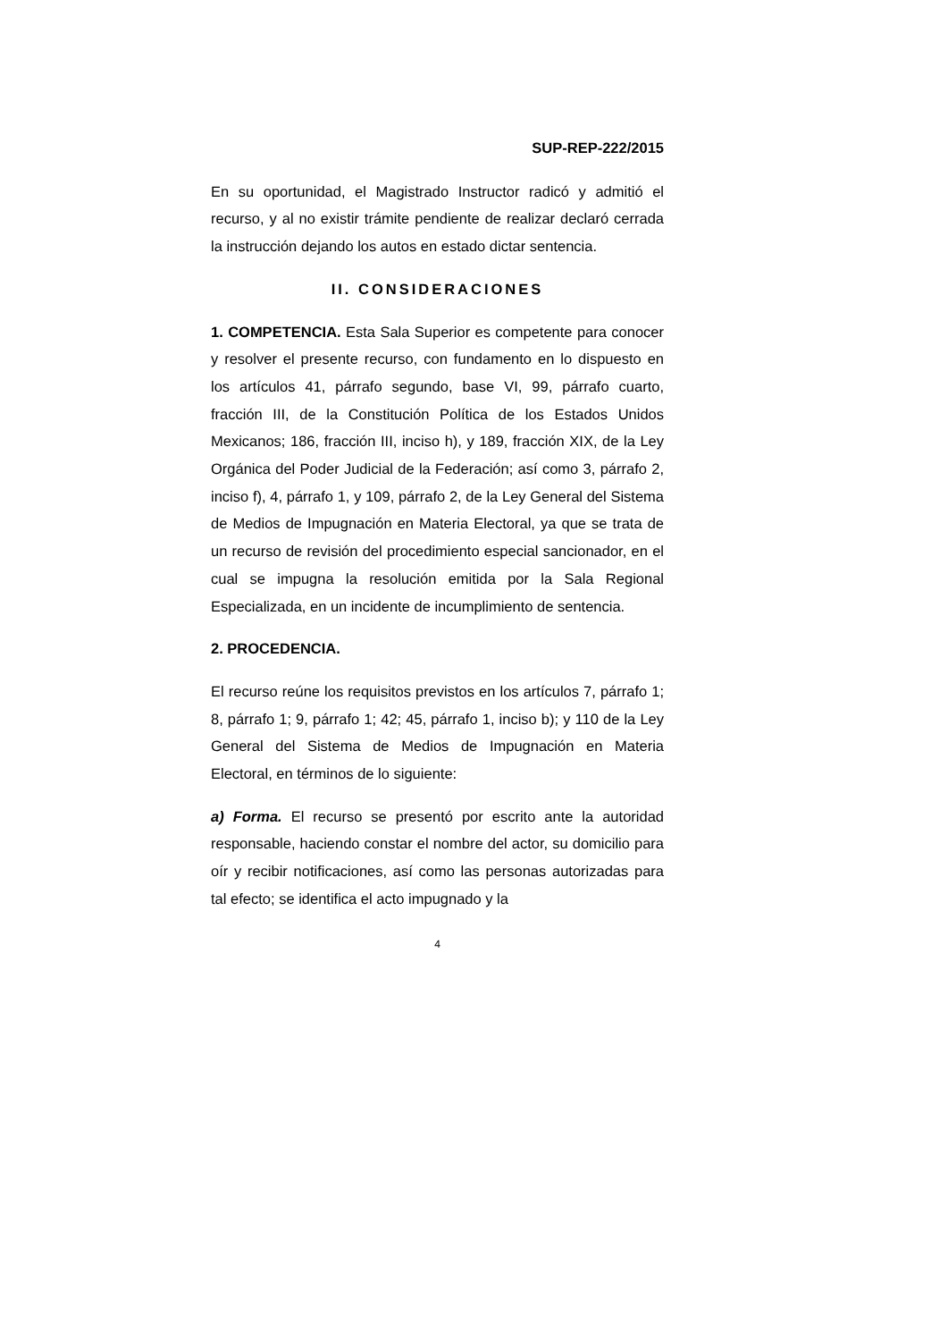SUP-REP-222/2015
En su oportunidad, el Magistrado Instructor radicó y admitió el recurso, y al no existir trámite pendiente de realizar declaró cerrada la instrucción dejando los autos en estado dictar sentencia.
II. CONSIDERACIONES
1. COMPETENCIA. Esta Sala Superior es competente para conocer y resolver el presente recurso, con fundamento en lo dispuesto en los artículos 41, párrafo segundo, base VI, 99, párrafo cuarto, fracción III, de la Constitución Política de los Estados Unidos Mexicanos; 186, fracción III, inciso h), y 189, fracción XIX, de la Ley Orgánica del Poder Judicial de la Federación; así como 3, párrafo 2, inciso f), 4, párrafo 1, y 109, párrafo 2, de la Ley General del Sistema de Medios de Impugnación en Materia Electoral, ya que se trata de un recurso de revisión del procedimiento especial sancionador, en el cual se impugna la resolución emitida por la Sala Regional Especializada, en un incidente de incumplimiento de sentencia.
2. PROCEDENCIA.
El recurso reúne los requisitos previstos en los artículos 7, párrafo 1; 8, párrafo 1; 9, párrafo 1; 42; 45, párrafo 1, inciso b); y 110 de la Ley General del Sistema de Medios de Impugnación en Materia Electoral, en términos de lo siguiente:
a) Forma. El recurso se presentó por escrito ante la autoridad responsable, haciendo constar el nombre del actor, su domicilio para oír y recibir notificaciones, así como las personas autorizadas para tal efecto; se identifica el acto impugnado y la
4